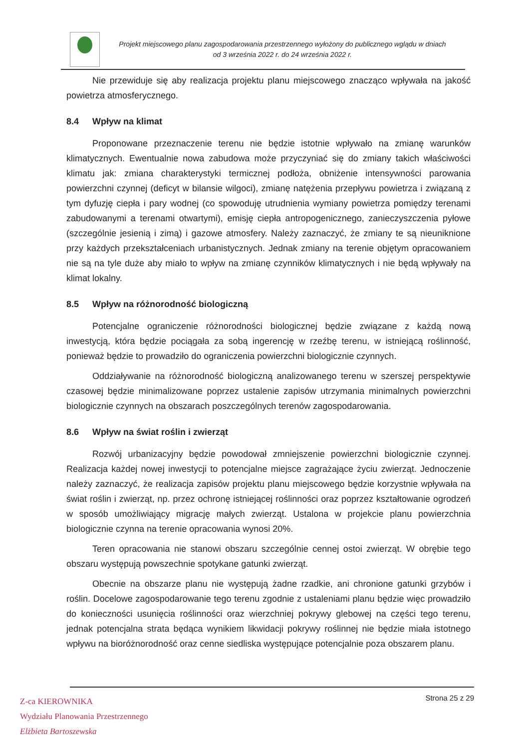Projekt miejscowego planu zagospodarowania przestrzennego wyłożony do publicznego wglądu w dniach
od 3 września 2022 r. do 24 września 2022 r.
Nie przewiduje się aby realizacja projektu planu miejscowego znacząco wpływała na jakość powietrza atmosferycznego.
8.4 Wpływ na klimat
Proponowane przeznaczenie terenu nie będzie istotnie wpływało na zmianę warunków klimatycznych. Ewentualnie nowa zabudowa może przyczyniać się do zmiany takich właściwości klimatu jak: zmiana charakterystyki termicznej podłoża, obniżenie intensywności parowania powierzchni czynnej (deficyt w bilansie wilgoci), zmianę natężenia przepływu powietrza i związaną z tym dyfuzję ciepła i pary wodnej (co spowoduję utrudnienia wymiany powietrza pomiędzy terenami zabudowanymi a terenami otwartymi), emisję ciepła antropogenicznego, zanieczyszczenia pyłowe (szczególnie jesienią i zimą) i gazowe atmosfery. Należy zaznaczyć, że zmiany te są nieuniknione przy każdych przekształceniach urbanistycznych. Jednak zmiany na terenie objętym opracowaniem nie są na tyle duże aby miało to wpływ na zmianę czynników klimatycznych i nie będą wpływały na klimat lokalny.
8.5 Wpływ na różnorodność biologiczną
Potencjalne ograniczenie różnorodności biologicznej będzie związane z każdą nową inwestycją, która będzie pociągała za sobą ingerencję w rzeźbę terenu, w istniejącą roślinność, ponieważ będzie to prowadziło do ograniczenia powierzchni biologicznie czynnych.
Oddziaływanie na różnorodność biologiczną analizowanego terenu w szerszej perspektywie czasowej będzie minimalizowane poprzez ustalenie zapisów utrzymania minimalnych powierzchni biologicznie czynnych na obszarach poszczególnych terenów zagospodarowania.
8.6 Wpływ na świat roślin i zwierząt
Rozwój urbanizacyjny będzie powodował zmniejszenie powierzchni biologicznie czynnej. Realizacja każdej nowej inwestycji to potencjalne miejsce zagrażające życiu zwierząt. Jednoczenie należy zaznaczyć, że realizacja zapisów projektu planu miejscowego będzie korzystnie wpływała na świat roślin i zwierząt, np. przez ochronę istniejącej roślinności oraz poprzez kształtowanie ogrodzeń w sposób umożliwiający migrację małych zwierząt. Ustalona w projekcie planu powierzchnia biologicznie czynna na terenie opracowania wynosi 20%.
Teren opracowania nie stanowi obszaru szczególnie cennej ostoi zwierząt. W obrębie tego obszaru występują powszechnie spotykane gatunki zwierząt.
Obecnie na obszarze planu nie występują żadne rzadkie, ani chronione gatunki grzybów i roślin. Docelowe zagospodarowanie tego terenu zgodnie z ustaleniami planu będzie więc prowadziło do konieczności usunięcia roślinności oraz wierzchniej pokrywy glebowej na części tego terenu, jednak potencjalna strata będąca wynikiem likwidacji pokrywy roślinnej nie będzie miała istotnego wpływu na bioróżnorodność oraz cenne siedliska występujące potencjalnie poza obszarem planu.
Strona 25 z 29
Z-ca KIEROWNIKA
Wydziału Planowania Przestrzennego
Elżbieta Bartoszewska